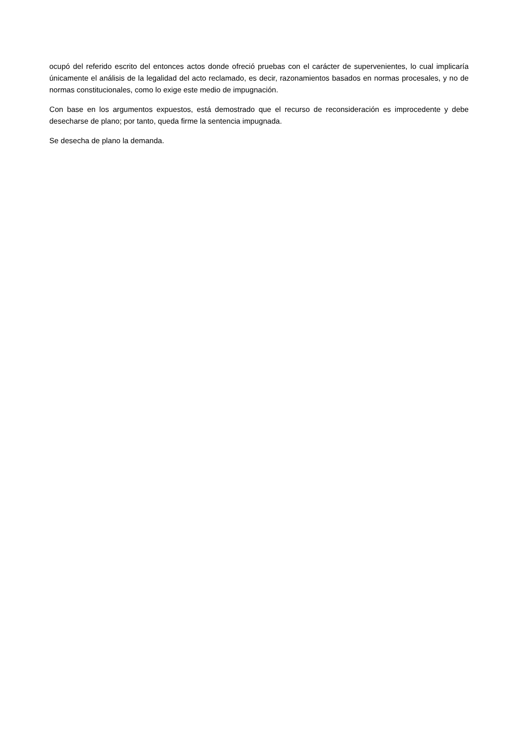ocupó del referido escrito del entonces actos donde ofreció pruebas con el carácter de supervenientes, lo cual implicaría únicamente el análisis de la legalidad del acto reclamado, es decir, razonamientos basados en normas procesales, y no de normas constitucionales, como lo exige este medio de impugnación.
Con base en los argumentos expuestos, está demostrado que el recurso de reconsideración es improcedente y debe desecharse de plano; por tanto, queda firme la sentencia impugnada.
Se desecha de plano la demanda.